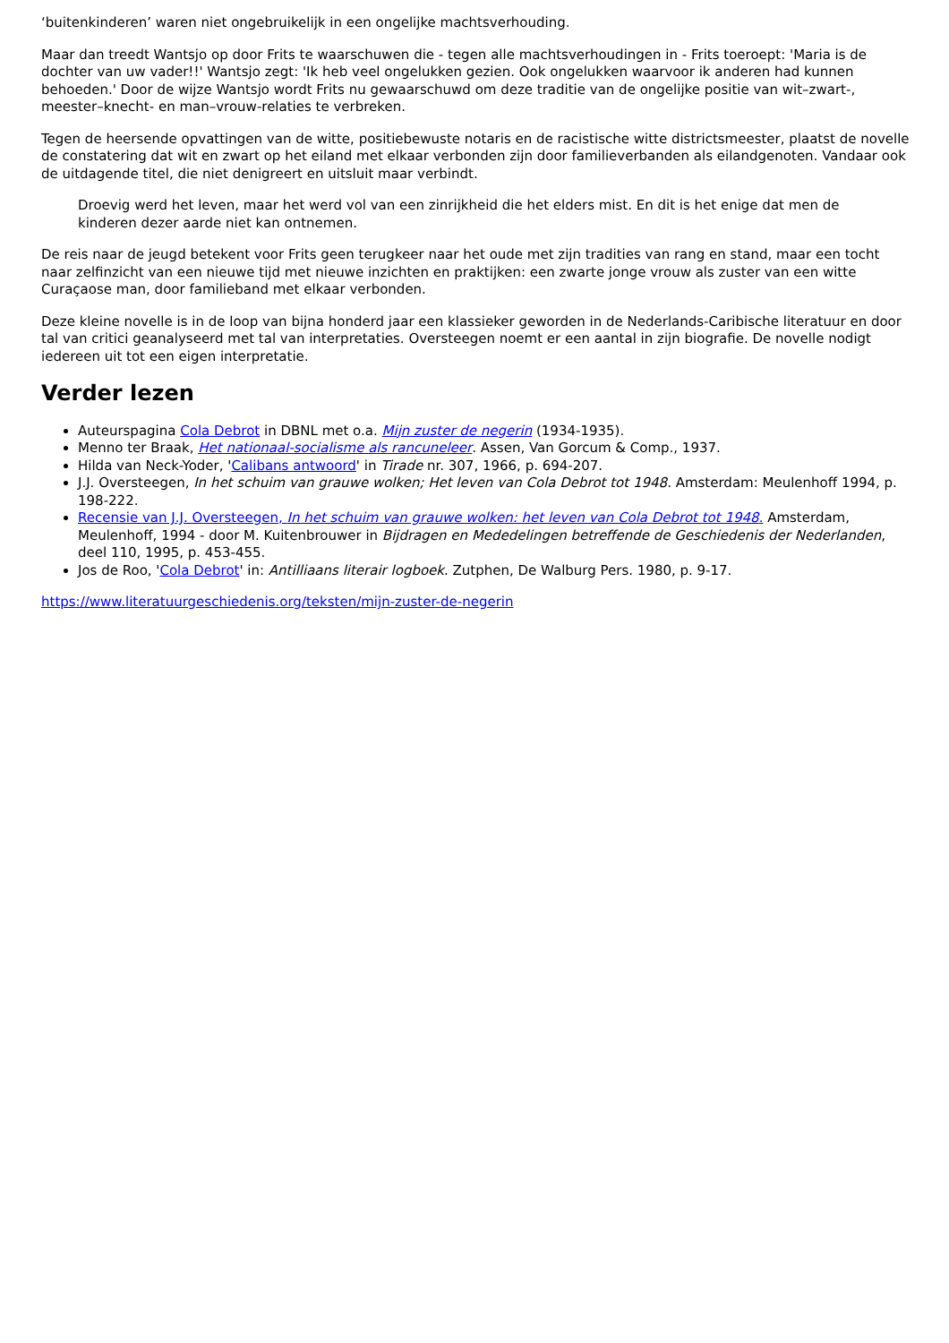‘buitenkinderen’ waren niet ongebruikelijk in een ongelijke machtsverhouding.
Maar dan treedt Wantsjo op door Frits te waarschuwen die - tegen alle machtsverhoudingen in - Frits toeroept: 'Maria is de dochter van uw vader!!' Wantsjo zegt: 'Ik heb veel ongelukken gezien. Ook ongelukken waarvoor ik anderen had kunnen behoeden.' Door de wijze Wantsjo wordt Frits nu gewaarschuwd om deze traditie van de ongelijke positie van wit–zwart-, meester–knecht- en man–vrouw-relaties te verbreken.
Tegen de heersende opvattingen van de witte, positiebewuste notaris en de racistische witte districtsmeester, plaatst de novelle de constatering dat wit en zwart op het eiland met elkaar verbonden zijn door familieverbanden als eilandgenoten. Vandaar ook de uitdagende titel, die niet denigreert en uitsluit maar verbindt.
Droevig werd het leven, maar het werd vol van een zinrijkheid die het elders mist. En dit is het enige dat men de kinderen dezer aarde niet kan ontnemen.
De reis naar de jeugd betekent voor Frits geen terugkeer naar het oude met zijn tradities van rang en stand, maar een tocht naar zelfinzicht van een nieuwe tijd met nieuwe inzichten en praktijken: een zwarte jonge vrouw als zuster van een witte Curaçaose man, door familieband met elkaar verbonden.
Deze kleine novelle is in de loop van bijna honderd jaar een klassieker geworden in de Nederlands-Caribische literatuur en door tal van critici geanalyseerd met tal van interpretaties. Oversteegen noemt er een aantal in zijn biografie. De novelle nodigt iedereen uit tot een eigen interpretatie.
Verder lezen
Auteurspagina Cola Debrot in DBNL met o.a. Mijn zuster de negerin (1934-1935).
Menno ter Braak, Het nationaal-socialisme als rancuneleer. Assen, Van Gorcum & Comp., 1937.
Hilda van Neck-Yoder, 'Calibans antwoord' in Tirade nr. 307, 1966, p. 694-207.
J.J. Oversteegen, In het schuim van grauwe wolken; Het leven van Cola Debrot tot 1948. Amsterdam: Meulenhoff 1994, p. 198-222.
Recensie van J.J. Oversteegen, In het schuim van grauwe wolken: het leven van Cola Debrot tot 1948. Amsterdam, Meulenhoff, 1994 - door M. Kuitenbrouwer in Bijdragen en Mededelingen betreffende de Geschiedenis der Nederlanden, deel 110, 1995, p. 453-455.
Jos de Roo, 'Cola Debrot' in: Antilliaans literair logboek. Zutphen, De Walburg Pers. 1980, p. 9-17.
https://www.literatuurgeschiedenis.org/teksten/mijn-zuster-de-negerin